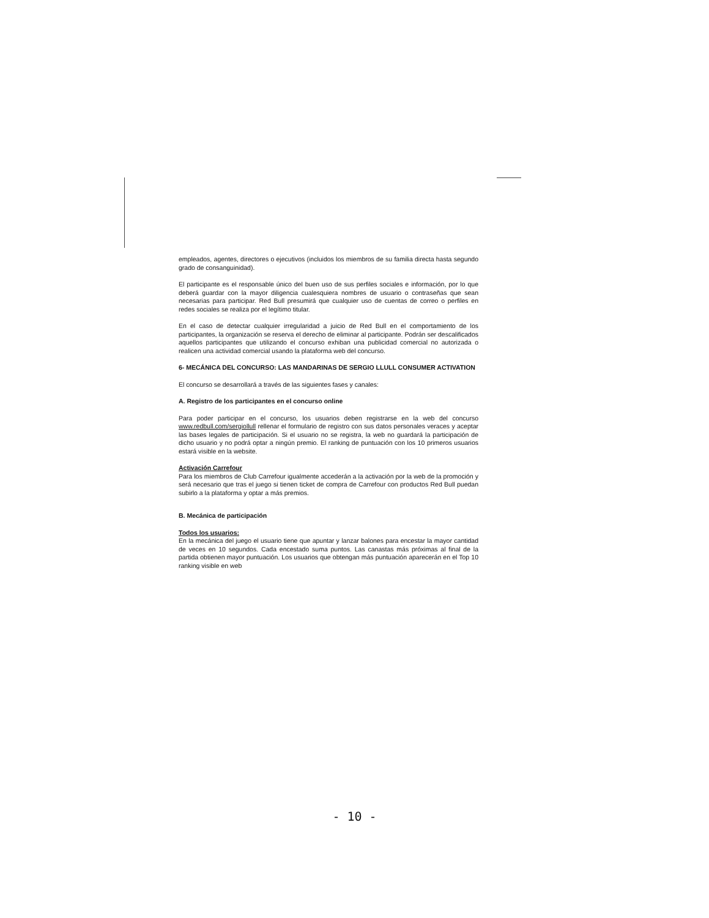empleados, agentes, directores o ejecutivos (incluidos los miembros de su familia directa hasta segundo grado de consanguinidad).
El participante es el responsable único del buen uso de sus perfiles sociales e información, por lo que deberá guardar con la mayor diligencia cualesquiera nombres de usuario o contraseñas que sean necesarias para participar. Red Bull presumirá que cualquier uso de cuentas de correo o perfiles en redes sociales se realiza por el legítimo titular.
En el caso de detectar cualquier irregularidad a juicio de Red Bull en el comportamiento de los participantes, la organización se reserva el derecho de eliminar al participante. Podrán ser descalificados aquellos participantes que utilizando el concurso exhiban una publicidad comercial no autorizada o realicen una actividad comercial usando la plataforma web del concurso.
6- MECÁNICA DEL CONCURSO: LAS MANDARINAS DE SERGIO LLULL CONSUMER ACTIVATION
El concurso se desarrollará a través de las siguientes fases y canales:
A. Registro de los participantes en el concurso online
Para poder participar en el concurso, los usuarios deben registrarse en la web del concurso www.redbull.com/sergiollull rellenar el formulario de registro con sus datos personales veraces y aceptar las bases legales de participación. Si el usuario no se registra, la web no guardará la participación de dicho usuario y no podrá optar a ningún premio. El ranking de puntuación con los 10 primeros usuarios estará visible en la website.
Activación Carrefour
Para los miembros de Club Carrefour igualmente accederán a la activación por la web de la promoción y será necesario que tras el juego si tienen ticket de compra de Carrefour con productos Red Bull puedan subirlo a la plataforma y optar a más premios.
B. Mecánica de participación
Todos los usuarios:
En la mecánica del juego el usuario tiene que apuntar y lanzar balones para encestar la mayor cantidad de veces en 10 segundos. Cada encestado suma puntos. Las canastas más próximas al final de la partida obtienen mayor puntuación. Los usuarios que obtengan más puntuación aparecerán en el Top 10 ranking visible en web
- 10 -